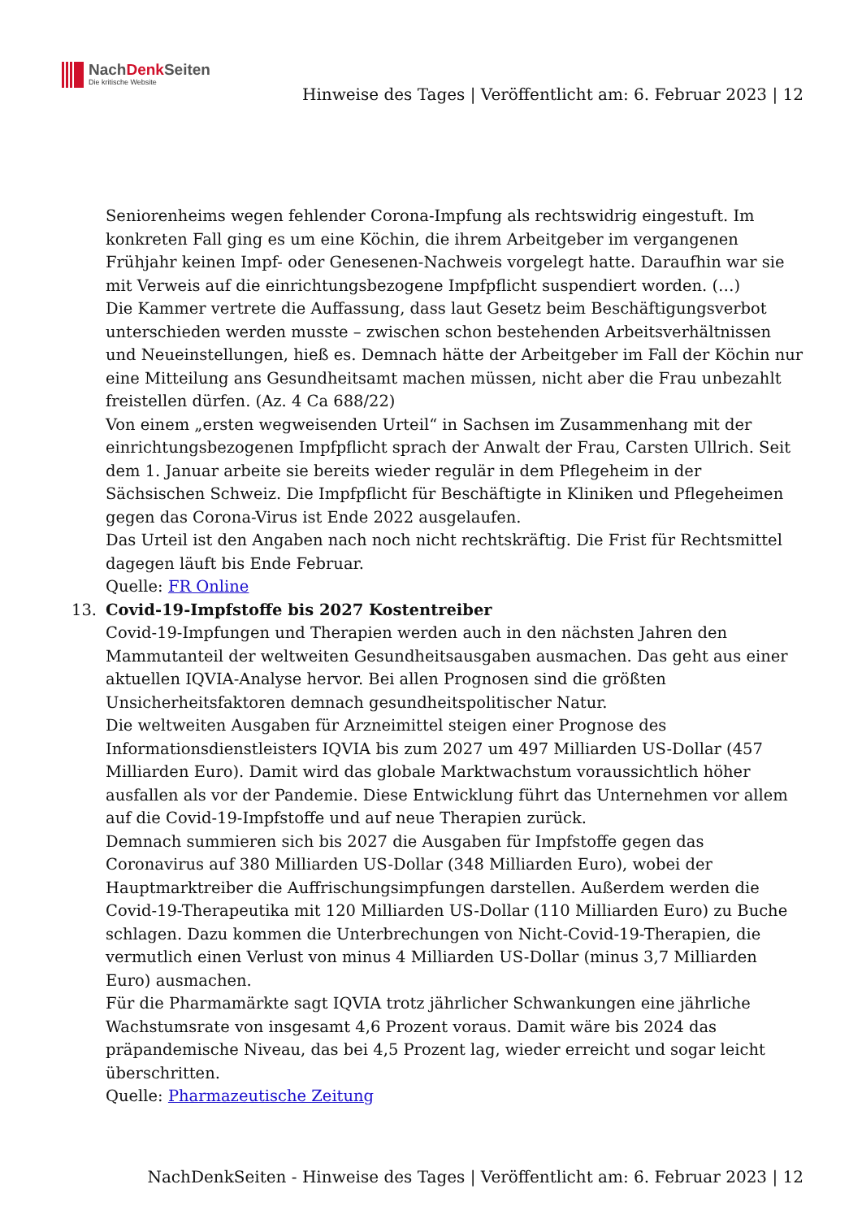NachDenk Seiten
Die kritische Website
Hinweise des Tages | Veröffentlicht am: 6. Februar 2023 | 12
Seniorenheims wegen fehlender Corona-Impfung als rechtswidrig eingestuft. Im konkreten Fall ging es um eine Köchin, die ihrem Arbeitgeber im vergangenen Frühjahr keinen Impf- oder Genesenen-Nachweis vorgelegt hatte. Daraufhin war sie mit Verweis auf die einrichtungsbezogene Impfpflicht suspendiert worden. (…)
Die Kammer vertrete die Auffassung, dass laut Gesetz beim Beschäftigungsverbot unterschieden werden musste – zwischen schon bestehenden Arbeitsverhältnissen und Neueinstellungen, hieß es. Demnach hätte der Arbeitgeber im Fall der Köchin nur eine Mitteilung ans Gesundheitsamt machen müssen, nicht aber die Frau unbezahlt freistellen dürfen. (Az. 4 Ca 688/22)
Von einem „ersten wegweisenden Urteil“ in Sachsen im Zusammenhang mit der einrichtungsbezogenen Impfpflicht sprach der Anwalt der Frau, Carsten Ullrich. Seit dem 1. Januar arbeite sie bereits wieder regulär in dem Pflegeheim in der Sächsischen Schweiz. Die Impfpflicht für Beschäftigte in Kliniken und Pflegeheimen gegen das Corona-Virus ist Ende 2022 ausgelaufen.
Das Urteil ist den Angaben nach noch nicht rechtskräftig. Die Frist für Rechtsmittel dagegen läuft bis Ende Februar.
Quelle: FR Online
13. Covid-19-Impfstoffe bis 2027 Kostentreiber
Covid-19-Impfungen und Therapien werden auch in den nächsten Jahren den Mammutanteil der weltweiten Gesundheitsausgaben ausmachen. Das geht aus einer aktuellen IQVIA-Analyse hervor. Bei allen Prognosen sind die größten Unsicherheitsfaktoren demnach gesundheitspolitischer Natur.
Die weltweiten Ausgaben für Arzneimittel steigen einer Prognose des Informationsdienstleisters IQVIA bis zum 2027 um 497 Milliarden US-Dollar (457 Milliarden Euro). Damit wird das globale Marktwachstum voraussichtlich höher ausfallen als vor der Pandemie. Diese Entwicklung führt das Unternehmen vor allem auf die Covid-19-Impfstoffe und auf neue Therapien zurück.
Demnach summieren sich bis 2027 die Ausgaben für Impfstoffe gegen das Coronavirus auf 380 Milliarden US-Dollar (348 Milliarden Euro), wobei der Hauptmarktreiber die Auffrischungsimpfungen darstellen. Außerdem werden die Covid-19-Therapeutika mit 120 Milliarden US-Dollar (110 Milliarden Euro) zu Buche schlagen. Dazu kommen die Unterbrechungen von Nicht-Covid-19-Therapien, die vermutlich einen Verlust von minus 4 Milliarden US-Dollar (minus 3,7 Milliarden Euro) ausmachen.
Für die Pharmamärkte sagt IQVIA trotz jährlicher Schwankungen eine jährliche Wachstumsrate von insgesamt 4,6 Prozent voraus. Damit wäre bis 2024 das präpandemische Niveau, das bei 4,5 Prozent lag, wieder erreicht und sogar leicht überschritten.
Quelle: Pharmazeutische Zeitung
NachDenkSeiten - Hinweise des Tages | Veröffentlicht am: 6. Februar 2023 | 12